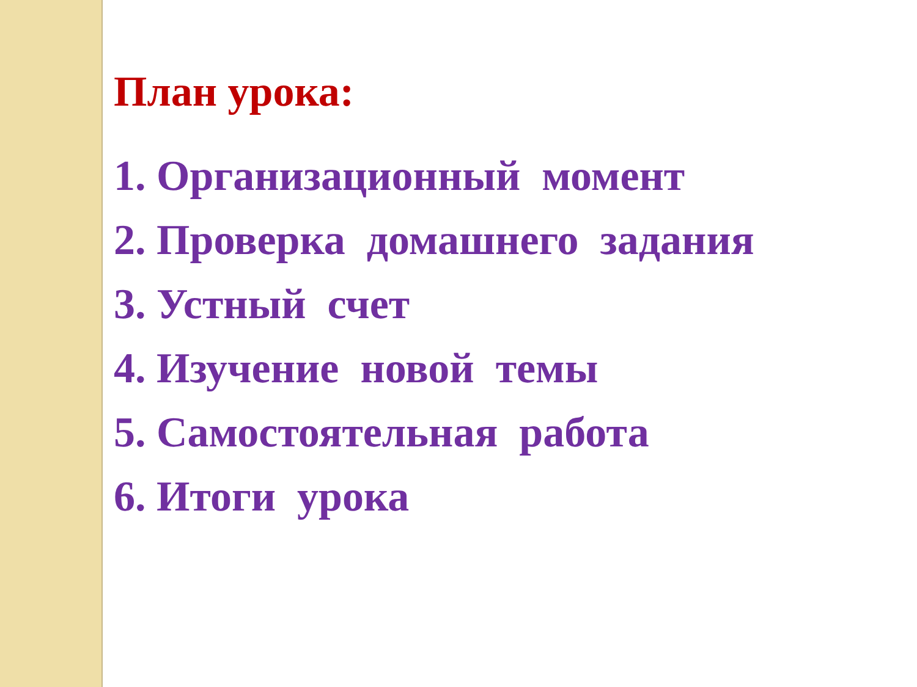План урока:
1. Организационный момент
2. Проверка домашнего задания
3. Устный счет
4. Изучение новой темы
5. Самостоятельная работа
6. Итоги урока